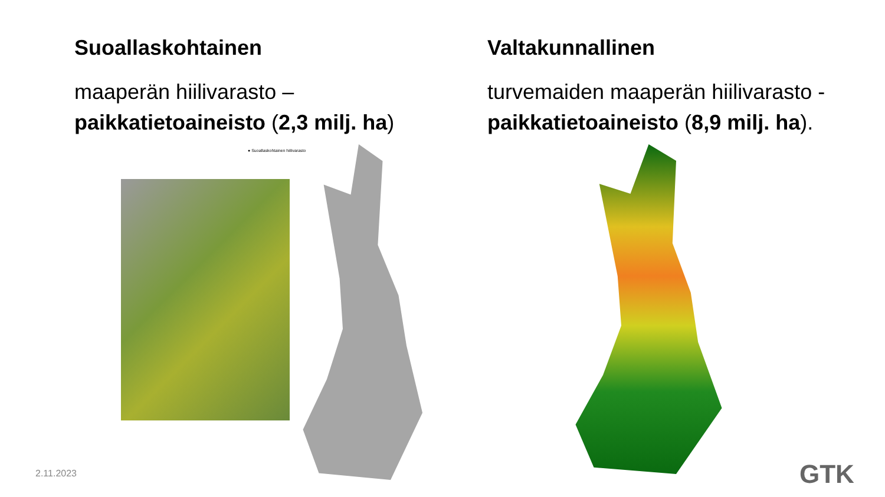Suoallaskohtainen
maaperän hiilivarasto –
paikkatietoaineisto (2,3 milj. ha)
Valtakunnallinen
turvemaiden maaperän hiilivarasto -
paikkatietoaineisto (8,9 milj. ha).
● Suoallaskohtainen hiilivarasto
2.11.2023 GTK